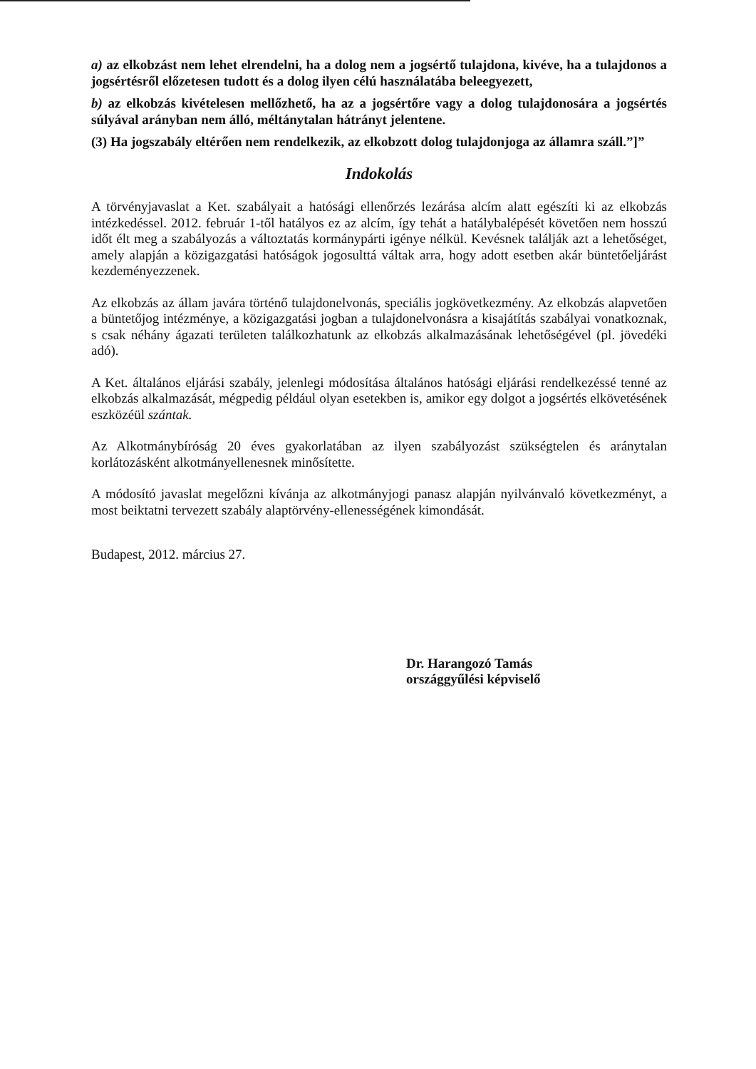a) az elkobzást nem lehet elrendelni, ha a dolog nem a jogsértő tulajdona, kivéve, ha a tulajdonos a jogsértésről előzetesen tudott és a dolog ilyen célú használatába beleegyezett,
b) az elkobzás kivételesen mellőzhető, ha az a jogsértőre vagy a dolog tulajdonosára a jogsértés súlyával arányban nem álló, méltánytalan hátrányt jelentene.
(3) Ha jogszabály eltérően nem rendelkezik, az elkobzott dolog tulajdonjoga az államra száll.”]”
Indokolás
A törvényjavaslat a Ket. szabályait a hatósági ellenőrzés lezárása alcím alatt egészíti ki az elkobzás intézkedéssel. 2012. február 1-től hatályos ez az alcím, így tehát a hatálybalépését követően nem hosszú időt élt meg a szabályozás a változtatás kormánypárti igénye nélkül. Kevésnek találják azt a lehetőséget, amely alapján a közigazgatási hatóságok jogosulttá váltak arra, hogy adott esetben akár büntetőeljárást kezdeményezzenek.
Az elkobzás az állam javára történő tulajdonelvonás, speciális jogkövetkezmény. Az elkobzás alapvetően a büntetőjog intézménye, a közigazgatási jogban a tulajdonelvonásra a kisajátítás szabályai vonatkoznak, s csak néhány ágazati területen találkozhatunk az elkobzás alkalmazásának lehetőségével (pl. jövedéki adó).
A Ket. általános eljárási szabály, jelenlegi módosítása általános hatósági eljárási rendelkezéssé tenné az elkobzás alkalmazását, mégpedig például olyan esetekben is, amikor egy dolgot a jogsértés elkövetésének eszközéül szántak.
Az Alkotmánybíróság 20 éves gyakorlatában az ilyen szabályozást szükségtelen és aránytalan korlátozásként alkotmányellenesnek minősítette.
A módosító javaslat megelőzni kívánja az alkotmányjogi panasz alapján nyilvánvaló következményt, a most beiktatni tervezett szabály alaptörvény-ellenességének kimondását.
Budapest, 2012. március 27.
Dr. Harangozó Tamás
országgyűlési képviselő